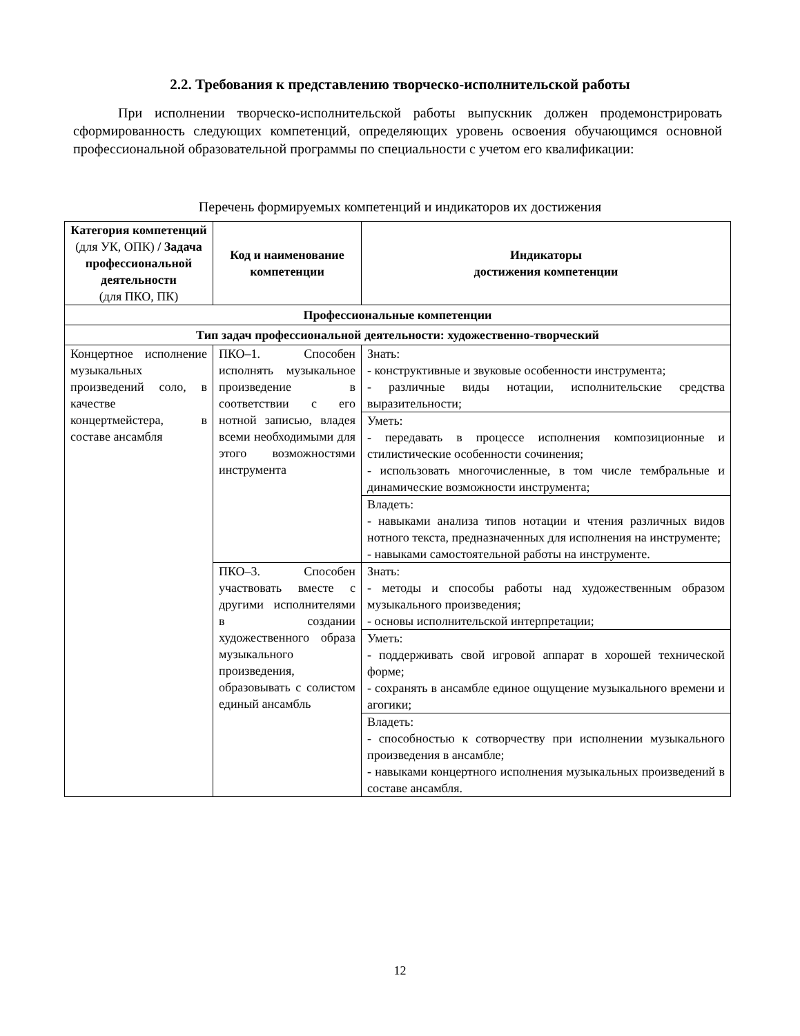2.2. Требования к представлению творческо-исполнительской работы
При исполнении творческо-исполнительской работы выпускник должен продемонстрировать сформированность следующих компетенций, определяющих уровень освоения обучающимся основной профессиональной образовательной программы по специальности с учетом его квалификации:
Перечень формируемых компетенций и индикаторов их достижения
| Категория компетенций (для УК, ОПК) / Задача профессиональной деятельности (для ПКО, ПК) | Код и наименование компетенции | Индикаторы достижения компетенции |
| --- | --- | --- |
| Профессиональные компетенции | | |
| Тип задач профессиональной деятельности: художественно-творческий | | |
| Концертное исполнение музыкальных произведений соло, в качестве концертмейстера, в составе ансамбля | ПКО–1. Способен исполнять музыкальное произведение в соответствии с его нотной записью, владея всеми необходимыми для этого возможностями инструмента | Знать: - конструктивные и звуковые особенности инструмента; - различные виды нотации, исполнительские средства выразительности; |
| | | Уметь: - передавать в процессе исполнения композиционные и стилистические особенности сочинения; - использовать многочисленные, в том числе тембральные и динамические возможности инструмента; |
| | | Владеть: - навыками анализа типов нотации и чтения различных видов нотного текста, предназначенных для исполнения на инструменте; - навыками самостоятельной работы на инструменте. |
| | ПКО–3. Способен участвовать вместе с другими исполнителями в создании художественного образа музыкального произведения, образовывать с солистом единый ансамбль | Знать: - методы и способы работы над художественным образом музыкального произведения; - основы исполнительской интерпретации; |
| | | Уметь: - поддерживать свой игровой аппарат в хорошей технической форме; - сохранять в ансамбле единое ощущение музыкального времени и агогики; |
| | | Владеть: - способностью к сотворчеству при исполнении музыкального произведения в ансамбле; - навыками концертного исполнения музыкальных произведений в составе ансамбля. |
12